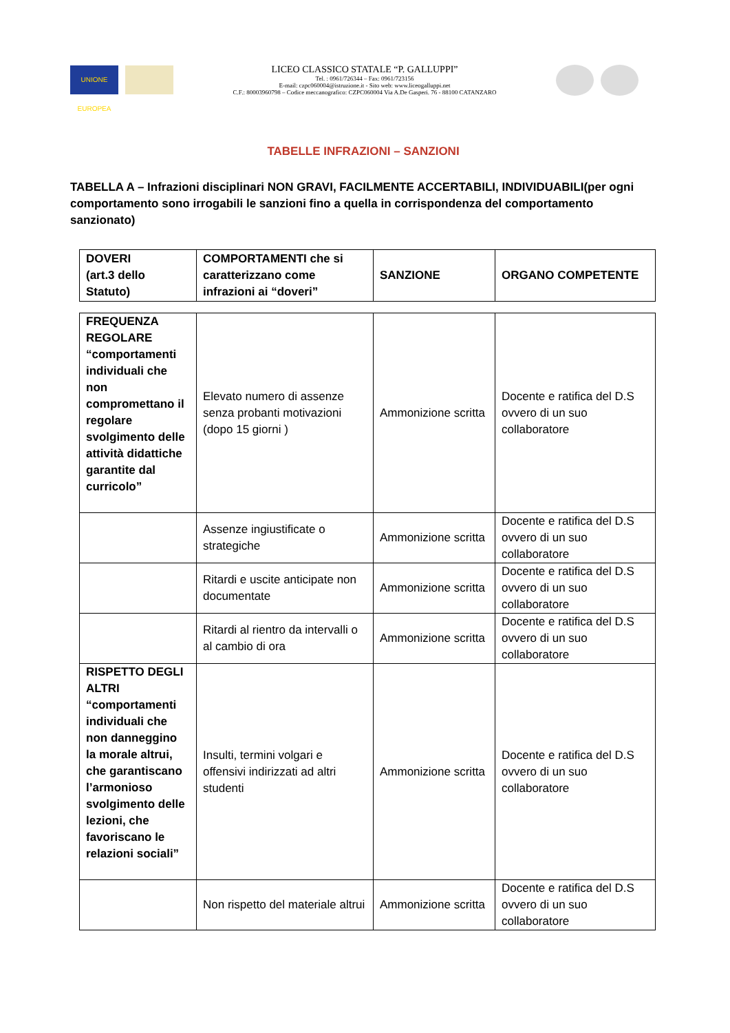UNIONE EUROPEA
LICEO CLASSICO STATALE “P. GALLUPPI”
Tel. : 0961/726344 – Fax: 0961/723156
E-mail: czpc060004@istruzione.it - Sito web: www.liceogalluppi.net
C.F.: 80003960798 – Codice meccanografico: CZPC060004 Via A.De Gasperi. 76 - 88100 CATANZARO
TABELLE INFRAZIONI – SANZIONI
TABELLA A – Infrazioni disciplinari NON GRAVI, FACILMENTE ACCERTABILI, INDIVIDUABILI(per ogni comportamento sono irrogabili le sanzioni fino a quella in corrispondenza del comportamento sanzionato)
| DOVERI (art.3 dello Statuto) | COMPORTAMENTI che si caratterizzano come infrazioni ai “doveri” | SANZIONE | ORGANO COMPETENTE |
| --- | --- | --- | --- |
| FREQUENZA REGOLARE “comportamenti individuali che non compromettano il regolare svolgimento delle attività didattiche garantite dal curricolo” | Elevato numero di assenze senza probanti motivazioni (dopo 15 giorni ) | Ammonizione scritta | Docente e ratifica del D.S ovvero di un suo collaboratore |
| | Assenze ingiustificate o strategiche | Ammonizione scritta | Docente e ratifica del D.S ovvero di un suo collaboratore |
| | Ritardi e uscite anticipate non documentate | Ammonizione scritta | Docente e ratifica del D.S ovvero di un suo collaboratore |
| | Ritardi al rientro da intervalli o al cambio di ora | Ammonizione scritta | Docente e ratifica del D.S ovvero di un suo collaboratore |
| RISPETTO DEGLI ALTRI “comportamenti individuali che non danneggino la morale altrui, che garantiscano l’armonioso svolgimento delle lezioni, che favoriscano le relazioni sociali” | Insulti, termini volgari e offensivi indirizzati ad altri studenti | Ammonizione scritta | Docente e ratifica del D.S ovvero di un suo collaboratore |
| | Non rispetto del materiale altrui | Ammonizione scritta | Docente e ratifica del D.S ovvero di un suo collaboratore |